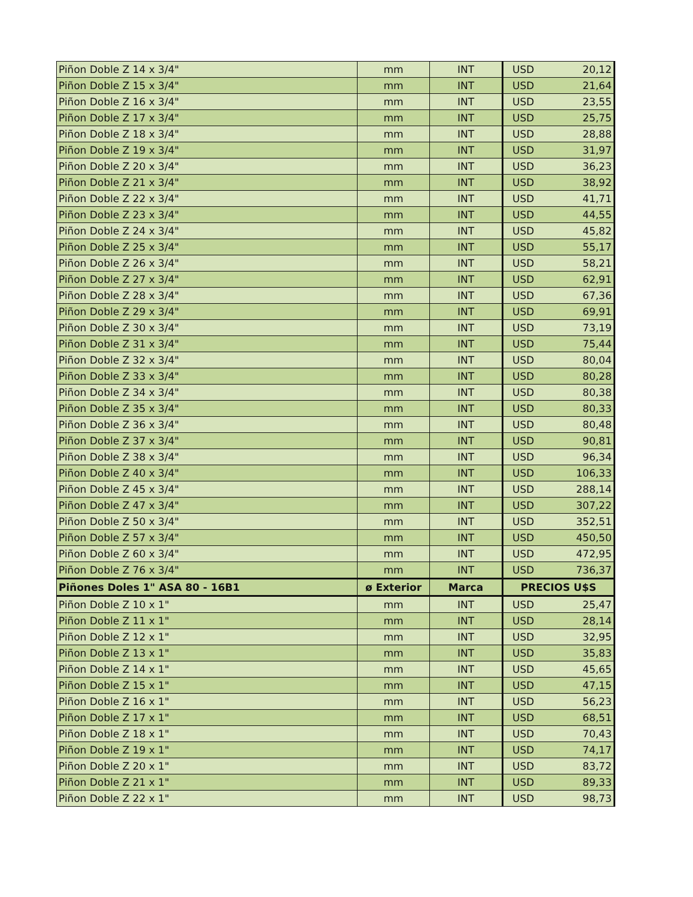| Piñon Doble Z 14 x 3/4" | mm | INT | USD | 20,12 |
| Piñon Doble Z 15 x 3/4" | mm | INT | USD | 21,64 |
| Piñon Doble Z 16 x 3/4" | mm | INT | USD | 23,55 |
| Piñon Doble Z 17 x 3/4" | mm | INT | USD | 25,75 |
| Piñon Doble Z 18 x 3/4" | mm | INT | USD | 28,88 |
| Piñon Doble Z 19 x 3/4" | mm | INT | USD | 31,97 |
| Piñon Doble Z 20 x 3/4" | mm | INT | USD | 36,23 |
| Piñon Doble Z 21 x 3/4" | mm | INT | USD | 38,92 |
| Piñon Doble Z 22 x 3/4" | mm | INT | USD | 41,71 |
| Piñon Doble Z 23 x 3/4" | mm | INT | USD | 44,55 |
| Piñon Doble Z 24 x 3/4" | mm | INT | USD | 45,82 |
| Piñon Doble Z 25 x 3/4" | mm | INT | USD | 55,17 |
| Piñon Doble Z 26 x 3/4" | mm | INT | USD | 58,21 |
| Piñon Doble Z 27 x 3/4" | mm | INT | USD | 62,91 |
| Piñon Doble Z 28 x 3/4" | mm | INT | USD | 67,36 |
| Piñon Doble Z 29 x 3/4" | mm | INT | USD | 69,91 |
| Piñon Doble Z 30 x 3/4" | mm | INT | USD | 73,19 |
| Piñon Doble Z 31 x 3/4" | mm | INT | USD | 75,44 |
| Piñon Doble Z 32 x 3/4" | mm | INT | USD | 80,04 |
| Piñon Doble Z 33 x 3/4" | mm | INT | USD | 80,28 |
| Piñon Doble Z 34 x 3/4" | mm | INT | USD | 80,38 |
| Piñon Doble Z 35 x 3/4" | mm | INT | USD | 80,33 |
| Piñon Doble Z 36 x 3/4" | mm | INT | USD | 80,48 |
| Piñon Doble Z 37 x 3/4" | mm | INT | USD | 90,81 |
| Piñon Doble Z 38 x 3/4" | mm | INT | USD | 96,34 |
| Piñon Doble Z 40 x 3/4" | mm | INT | USD | 106,33 |
| Piñon Doble Z 45 x 3/4" | mm | INT | USD | 288,14 |
| Piñon Doble Z 47 x 3/4" | mm | INT | USD | 307,22 |
| Piñon Doble Z 50 x 3/4" | mm | INT | USD | 352,51 |
| Piñon Doble Z 57 x 3/4" | mm | INT | USD | 450,50 |
| Piñon Doble Z 60 x 3/4" | mm | INT | USD | 472,95 |
| Piñon Doble Z 76 x 3/4" | mm | INT | USD | 736,37 |
| Piñones Doles 1" ASA 80 - 16B1 | ø Exterior | Marca | PRECIOS U$S | |
| Piñon Doble Z 10 x 1" | mm | INT | USD | 25,47 |
| Piñon Doble Z 11 x 1" | mm | INT | USD | 28,14 |
| Piñon Doble Z 12 x 1" | mm | INT | USD | 32,95 |
| Piñon Doble Z 13 x 1" | mm | INT | USD | 35,83 |
| Piñon Doble Z 14 x 1" | mm | INT | USD | 45,65 |
| Piñon Doble Z 15 x 1" | mm | INT | USD | 47,15 |
| Piñon Doble Z 16 x 1" | mm | INT | USD | 56,23 |
| Piñon Doble Z 17 x 1" | mm | INT | USD | 68,51 |
| Piñon Doble Z 18 x 1" | mm | INT | USD | 70,43 |
| Piñon Doble Z 19 x 1" | mm | INT | USD | 74,17 |
| Piñon Doble Z 20 x 1" | mm | INT | USD | 83,72 |
| Piñon Doble Z 21 x 1" | mm | INT | USD | 89,33 |
| Piñon Doble Z 22 x 1" | mm | INT | USD | 98,73 |